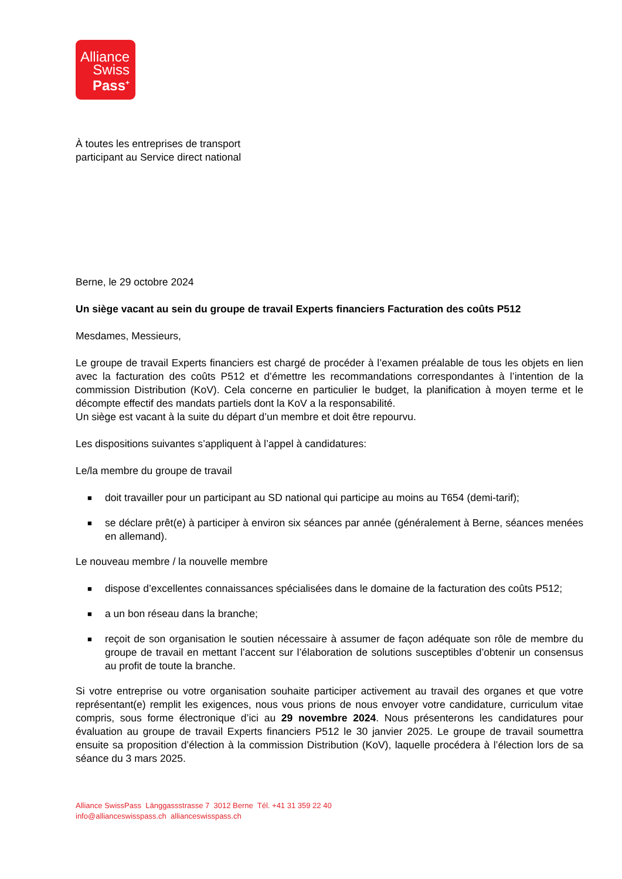Alliance
Swiss
Pass<sup>+</sup>
À toutes les entreprises de transport
participant au Service direct national
Berne, le 29 octobre 2024
Un siège vacant au sein du groupe de travail Experts financiers Facturation des coûts P512
Mesdames, Messieurs,
Le groupe de travail Experts financiers est chargé de procéder à l’examen préalable de tous les objets en lien avec la facturation des coûts P512 et d’émettre les recommandations correspondantes à l’intention de la commission Distribution (KoV). Cela concerne en particulier le budget, la planification à moyen terme et le décompte effectif des mandats partiels dont la KoV a la responsabilité.
Un siège est vacant à la suite du départ d’un membre et doit être repourvu.
Les dispositions suivantes s’appliquent à l’appel à candidatures:
Le/la membre du groupe de travail
■ doit travailler pour un participant au SD national qui participe au moins au T654 (demi-tarif);
■ se déclare prêt(e) à participer à environ six séances par année (généralement à Berne, séances menées en allemand).
Le nouveau membre / la nouvelle membre
■ dispose d’excellentes connaissances spécialisées dans le domaine de la facturation des coûts P512;
■ a un bon réseau dans la branche;
■ reçoit de son organisation le soutien nécessaire à assumer de façon adéquate son rôle de membre du groupe de travail en mettant l’accent sur l’élaboration de solutions susceptibles d’obtenir un consensus au profit de toute la branche.
Si votre entreprise ou votre organisation souhaite participer activement au travail des organes et que votre représentant(e) remplit les exigences, nous vous prions de nous envoyer votre candidature, curriculum vitae compris, sous forme électronique d’ici au 29 novembre 2024. Nous présenterons les candidatures pour évaluation au groupe de travail Experts financiers P512 le 30 janvier 2025. Le groupe de travail soumettra ensuite sa proposition d’élection à la commission Distribution (KoV), laquelle procédera à l’élection lors de sa séance du 3 mars 2025.
Alliance SwissPass Länggassstrasse 7 3012 Berne Tél. +41 31 359 22 40
info@allianceswisspass.ch allianceswisspass.ch